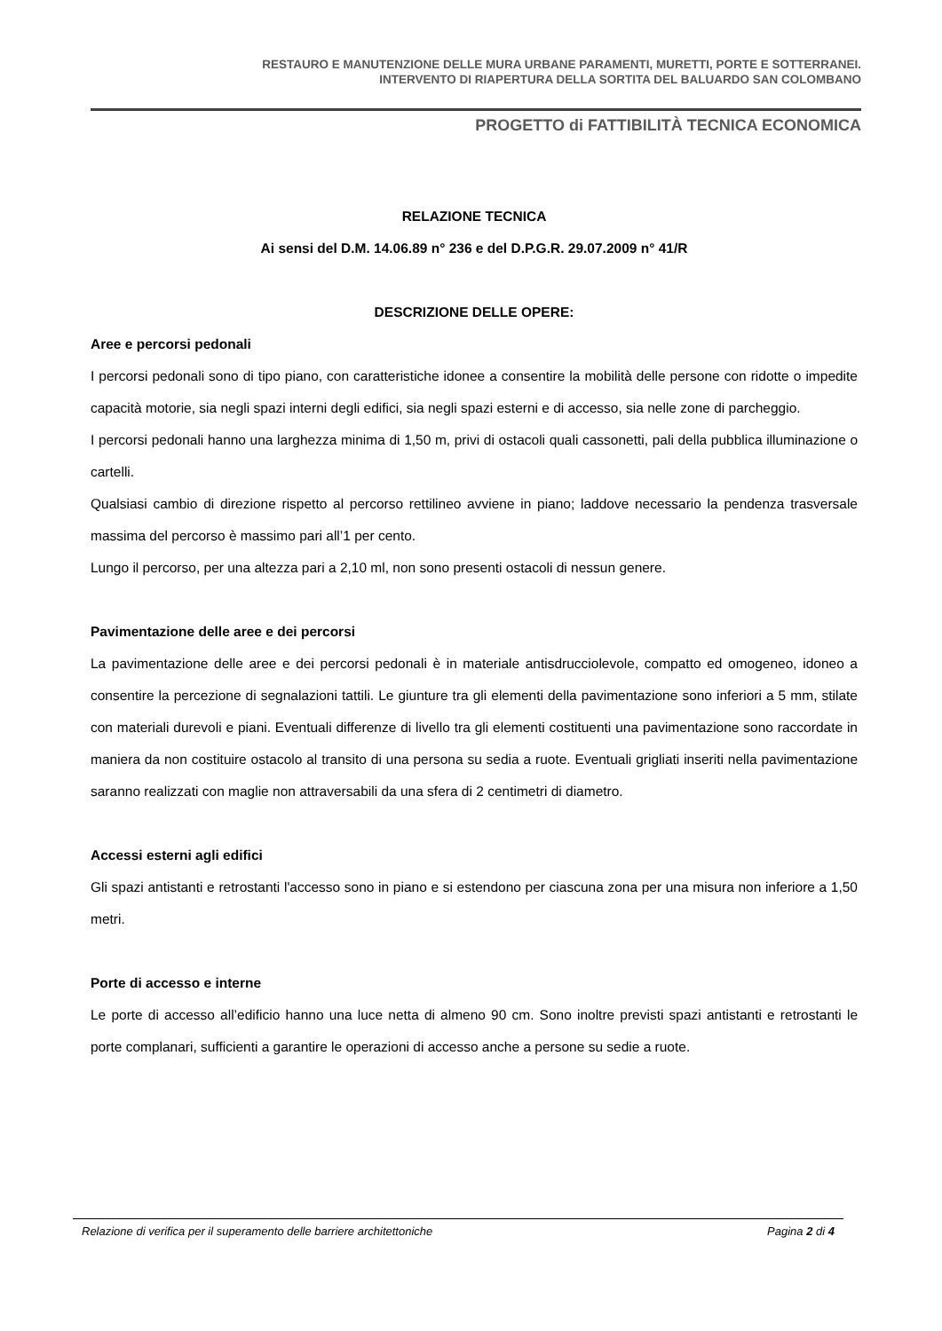RESTAURO E MANUTENZIONE DELLE MURA URBANE PARAMENTI, MURETTI, PORTE E SOTTERRANEI.
INTERVENTO DI RIAPERTURA DELLA SORTITA DEL BALUARDO SAN COLOMBANO
PROGETTO di FATTIBILITÀ TECNICA ECONOMICA
RELAZIONE TECNICA
Ai sensi del D.M. 14.06.89 n° 236 e del D.P.G.R. 29.07.2009 n° 41/R
DESCRIZIONE DELLE OPERE:
Aree e percorsi pedonali
I percorsi pedonali sono di tipo piano, con caratteristiche idonee a consentire la mobilità delle persone con ridotte o impedite capacità motorie, sia negli spazi interni degli edifici, sia negli spazi esterni e di accesso, sia nelle zone di parcheggio.
I percorsi pedonali hanno una larghezza minima di 1,50 m, privi di ostacoli quali cassonetti, pali della pubblica illuminazione o cartelli.
Qualsiasi cambio di direzione rispetto al percorso rettilineo avviene in piano; laddove necessario la pendenza trasversale massima del percorso è massimo pari all’1 per cento.
Lungo il percorso, per una altezza pari a 2,10 ml, non sono presenti ostacoli di nessun genere.
Pavimentazione delle aree e dei percorsi
La pavimentazione delle aree e dei percorsi pedonali è in materiale antisdrucciolevole, compatto ed omogeneo, idoneo a consentire la percezione di segnalazioni tattili. Le giunture tra gli elementi della pavimentazione sono inferiori a 5 mm, stilate con materiali durevoli e piani. Eventuali differenze di livello tra gli elementi costituenti una pavimentazione sono raccordate in maniera da non costituire ostacolo al transito di una persona su sedia a ruote. Eventuali grigliati inseriti nella pavimentazione saranno realizzati con maglie non attraversabili da una sfera di 2 centimetri di diametro.
Accessi esterni agli edifici
Gli spazi antistanti e retrostanti l'accesso sono in piano e si estendono per ciascuna zona per una misura non inferiore a 1,50 metri.
Porte di accesso e interne
Le porte di accesso all’edificio hanno una luce netta di almeno 90 cm. Sono inoltre previsti spazi antistanti e retrostanti le porte complanari, sufficienti a garantire le operazioni di accesso anche a persone su sedie a ruote.
Relazione di verifica per il superamento delle barriere architettoniche Pagina 2 di 4